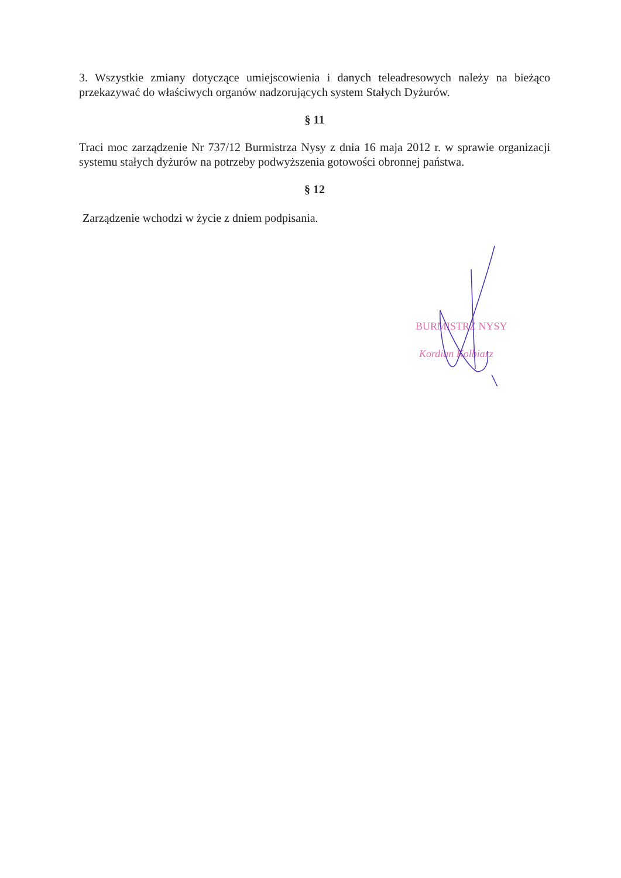3. Wszystkie zmiany dotyczące umiejscowienia i danych teleadresowych należy na bieżąco przekazywać do właściwych organów nadzorujących system Stałych Dyżurów.
§ 11
Traci moc zarządzenie Nr 737/12 Burmistrza Nysy z dnia 16 maja 2012 r. w sprawie organizacji systemu stałych dyżurów na potrzeby podwyższenia gotowości obronnej państwa.
§ 12
Zarządzenie wchodzi w życie z dniem podpisania.
BURMISTRZ NYSY
Kordian Kolbiarz